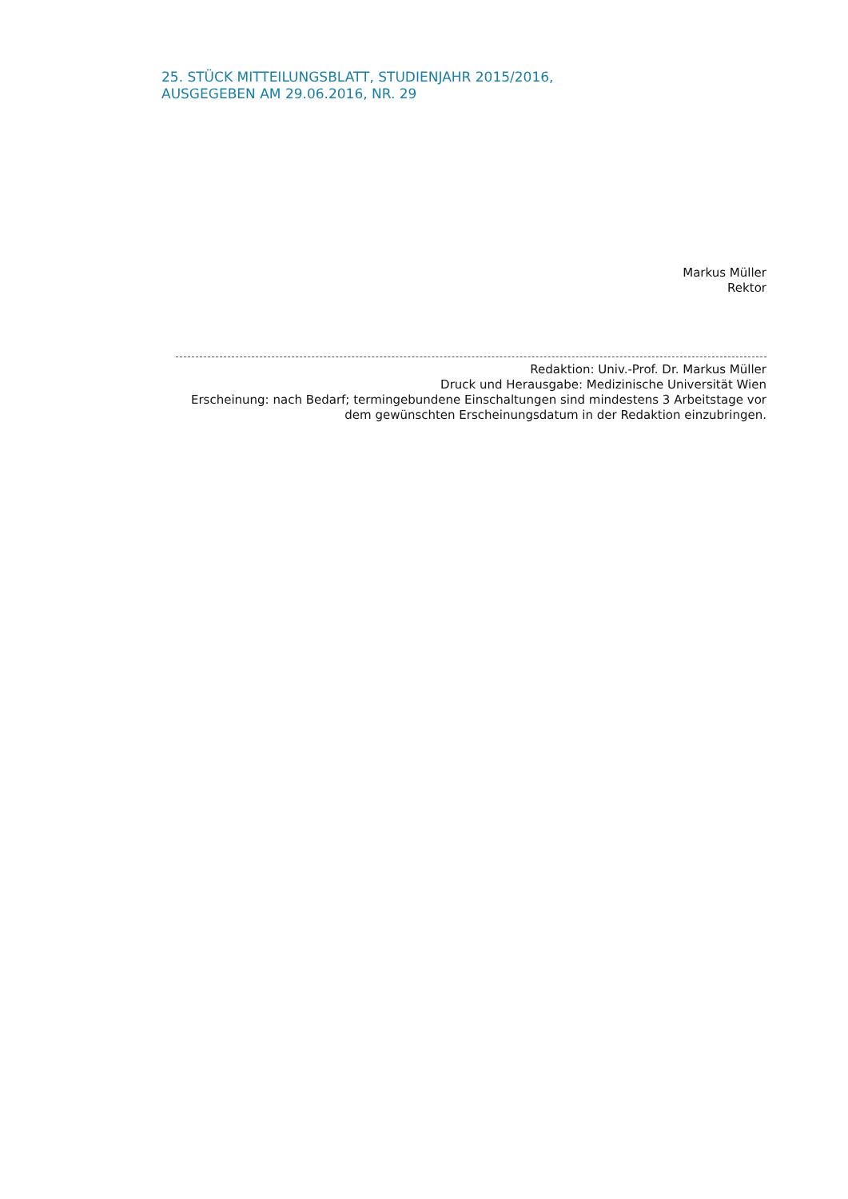25. STÜCK MITTEILUNGSBLATT, STUDIENJAHR 2015/2016,
AUSGEGEBEN AM 29.06.2016, NR. 29
Markus Müller
Rektor
Redaktion: Univ.-Prof. Dr. Markus Müller
Druck und Herausgabe: Medizinische Universität Wien
Erscheinung: nach Bedarf; termingebundene Einschaltungen sind mindestens 3 Arbeitstage vor
dem gewünschten Erscheinungsdatum in der Redaktion einzubringen.